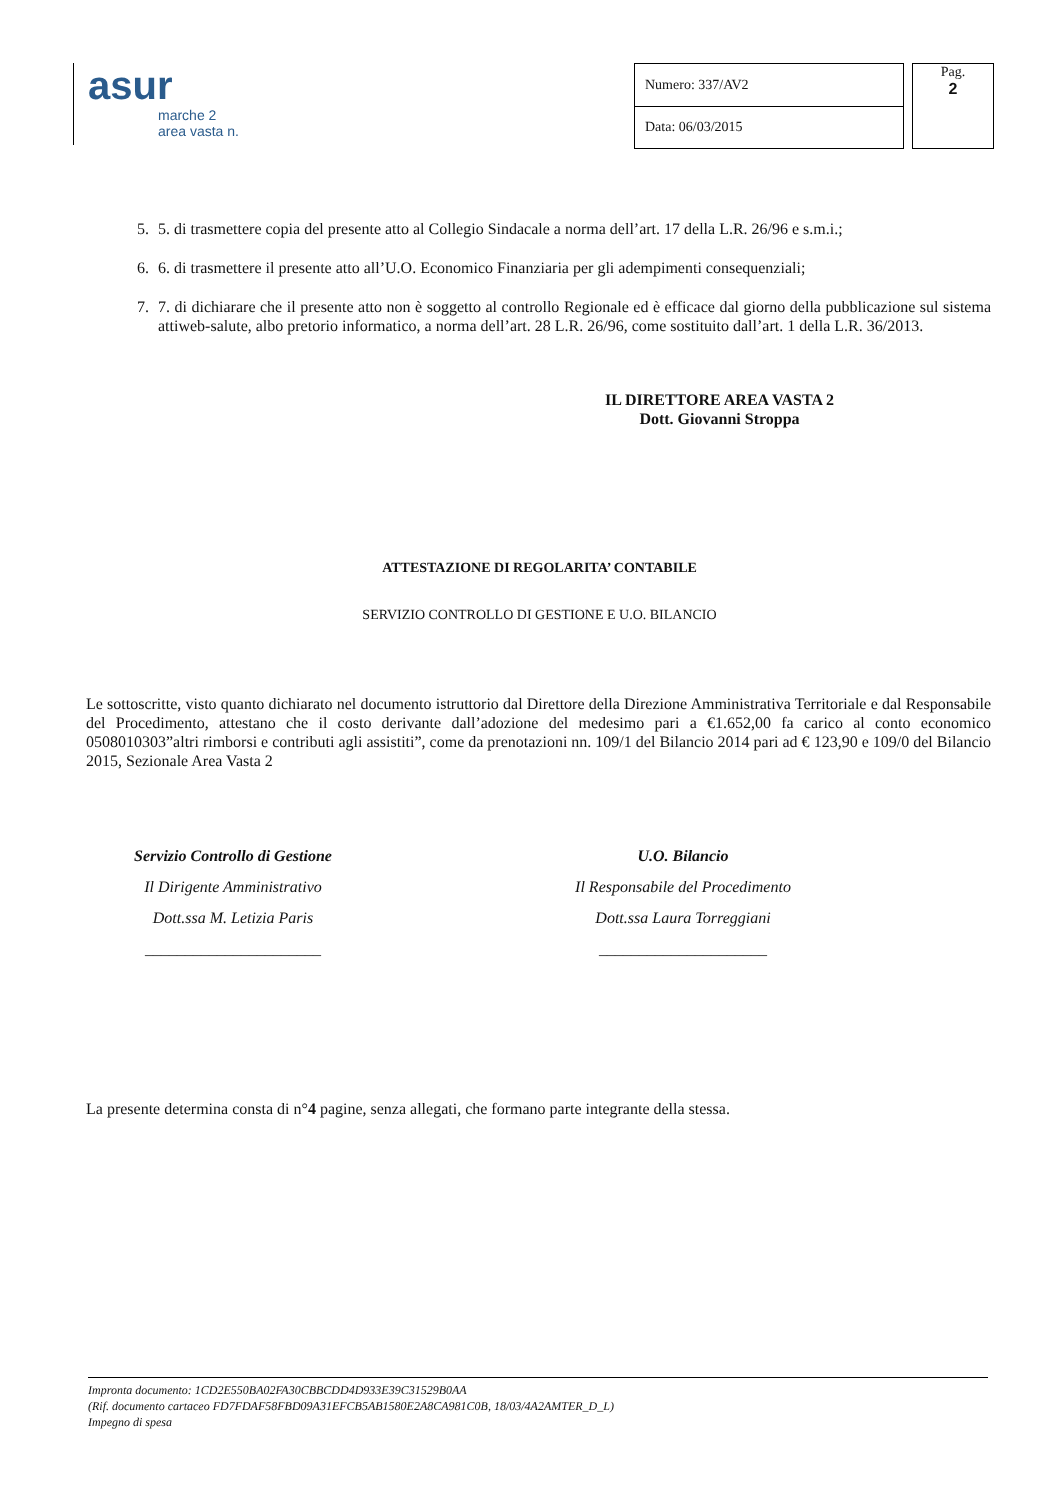asur
marche 2
area vasta n.
| Numero: 337/AV2 |
| Data: 06/03/2015 |
Pag.
2
5. 5. di trasmettere copia del presente atto al Collegio Sindacale a norma dell’art. 17 della L.R. 26/96 e s.m.i.;
6. 6. di trasmettere il presente atto all’U.O. Economico Finanziaria per gli adempimenti consequenziali;
7. 7. di dichiarare che il presente atto non è soggetto al controllo Regionale ed è efficace dal giorno della pubblicazione sul sistema attiweb-salute, albo pretorio informatico, a norma dell’art. 28 L.R. 26/96, come sostituito dall’art. 1 della L.R. 36/2013.
IL DIRETTORE AREA VASTA 2
Dott. Giovanni Stroppa
ATTESTAZIONE DI REGOLARITA’ CONTABILE
SERVIZIO CONTROLLO DI GESTIONE E U.O. BILANCIO
Le sottoscritte, visto quanto dichiarato nel documento istruttorio dal Direttore della Direzione Amministrativa Territoriale e dal Responsabile del Procedimento, attestano che il costo derivante dall’adozione del medesimo pari a €1.652,00 fa carico al conto economico 0508010303”altri rimborsi e contributi agli assistiti”, come da prenotazioni nn. 109/1 del Bilancio 2014 pari ad € 123,90 e 109/0 del Bilancio 2015, Sezionale Area Vasta 2
Servizio Controllo di Gestione
Il Dirigente Amministrativo
Dott.ssa M. Letizia Paris
______________________
U.O. Bilancio
Il Responsabile del Procedimento
Dott.ssa Laura Torreggiani
_____________________
La presente determina consta di n°4 pagine, senza allegati, che formano parte integrante della stessa.
Impronta documento: 1CD2E550BA02FA30CBBCDD4D933E39C31529B0AA
(Rif. documento cartaceo FD7FDAF58FBD09A31EFCB5AB1580E2A8CA981C0B, 18/03/4A2AMTER_D_L)
Impegno di spesa